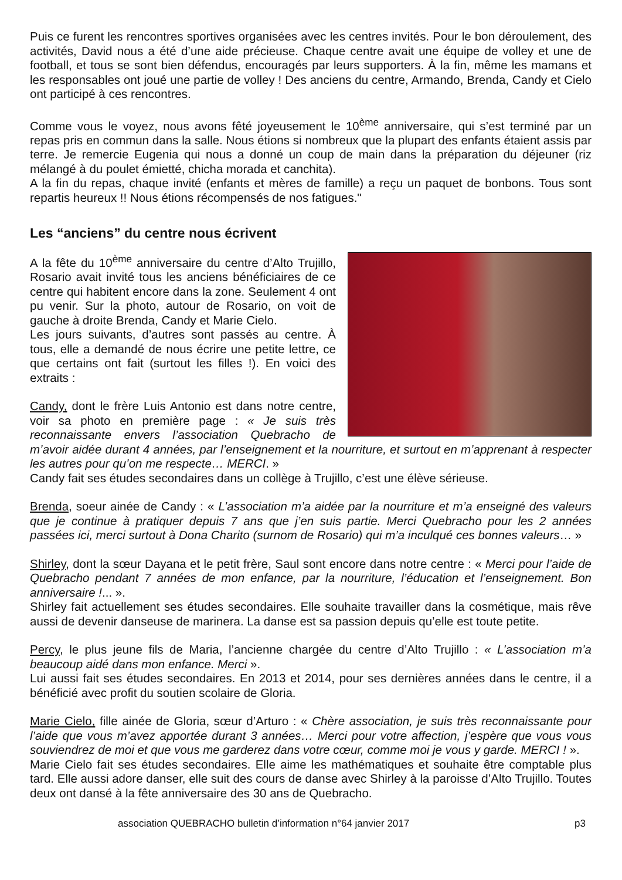Puis ce furent les rencontres sportives organisées avec les centres invités. Pour le bon déroulement, des activités, David nous a été d’une aide précieuse. Chaque centre avait une équipe de volley et une de football, et tous se sont bien défendus, encouragés par leurs supporters. À la fin, même les mamans et les responsables ont joué une partie de volley ! Des anciens du centre, Armando, Brenda, Candy et Cielo ont participé à ces rencontres.
Comme vous le voyez, nous avons fêté joyeusement le 10<sup>ème</sup> anniversaire, qui s’est terminé par un repas pris en commun dans la salle. Nous étions si nombreux que la plupart des enfants étaient assis par terre. Je remercie Eugenia qui nous a donné un coup de main dans la préparation du déjeuner (riz mélangé à du poulet émietté, chicha morada et canchita).
A la fin du repas, chaque invité (enfants et mères de famille) a reçu un paquet de bonbons. Tous sont repartis heureux !! Nous étions récompensés de nos fatigues."
Les “anciens” du centre nous écrivent
A la fête du 10<sup>ème</sup> anniversaire du centre d’Alto Trujillo, Rosario avait invité tous les anciens bénéficiaires de ce centre qui habitent encore dans la zone. Seulement 4 ont pu venir. Sur la photo, autour de Rosario, on voit de gauche à droite Brenda, Candy et Marie Cielo.
Les jours suivants, d’autres sont passés au centre. À tous, elle a demandé de nous écrire une petite lettre, ce que certains ont fait (surtout les filles !). En voici des extraits :
Candy, dont le frère Luis Antonio est dans notre centre, voir sa photo en première page : « Je suis très reconnaissante envers l’association Quebracho de m’avoir aidée durant 4 années, par l’enseignement et la nourriture, et surtout en m’apprenant à respecter les autres pour qu’on me respecte… MERCI. »
Candy fait ses études secondaires dans un collège à Trujillo, c’est une élève sérieuse.
Brenda, soeur ainée de Candy : « L’association m’a aidée par la nourriture et m’a enseigné des valeurs que je continue à pratiquer depuis 7 ans que j’en suis partie. Merci Quebracho pour les 2 années passées ici, merci surtout à Dona Charito (surnom de Rosario) qui m’a inculqué ces bonnes valeurs… »
Shirley, dont la sœur Dayana et le petit frère, Saul sont encore dans notre centre : « Merci pour l’aide de Quebracho pendant 7 années de mon enfance, par la nourriture, l’éducation et l’enseignement. Bon anniversaire !... ».
Shirley fait actuellement ses études secondaires. Elle souhaite travailler dans la cosmétique, mais rêve aussi de devenir danseuse de marinera. La danse est sa passion depuis qu’elle est toute petite.
Percy, le plus jeune fils de Maria, l’ancienne chargée du centre d’Alto Trujillo : « L’association m’a beaucoup aidé dans mon enfance. Merci ».
Lui aussi fait ses études secondaires. En 2013 et 2014, pour ses dernières années dans le centre, il a bénéficié avec profit du soutien scolaire de Gloria.
Marie Cielo, fille ainée de Gloria, sœur d’Arturo : « Chère association, je suis très reconnaissante pour l’aide que vous m’avez apportée durant 3 années… Merci pour votre affection, j’espère que vous vous souviendrez de moi et que vous me garderez dans votre cœur, comme moi je vous y garde. MERCI ! ».
Marie Cielo fait ses études secondaires. Elle aime les mathématiques et souhaite être comptable plus tard. Elle aussi adore danser, elle suit des cours de danse avec Shirley à la paroisse d’Alto Trujillo. Toutes deux ont dansé à la fête anniversaire des 30 ans de Quebracho.
association QUEBRACHO bulletin d’information n°64 janvier 2017 p3